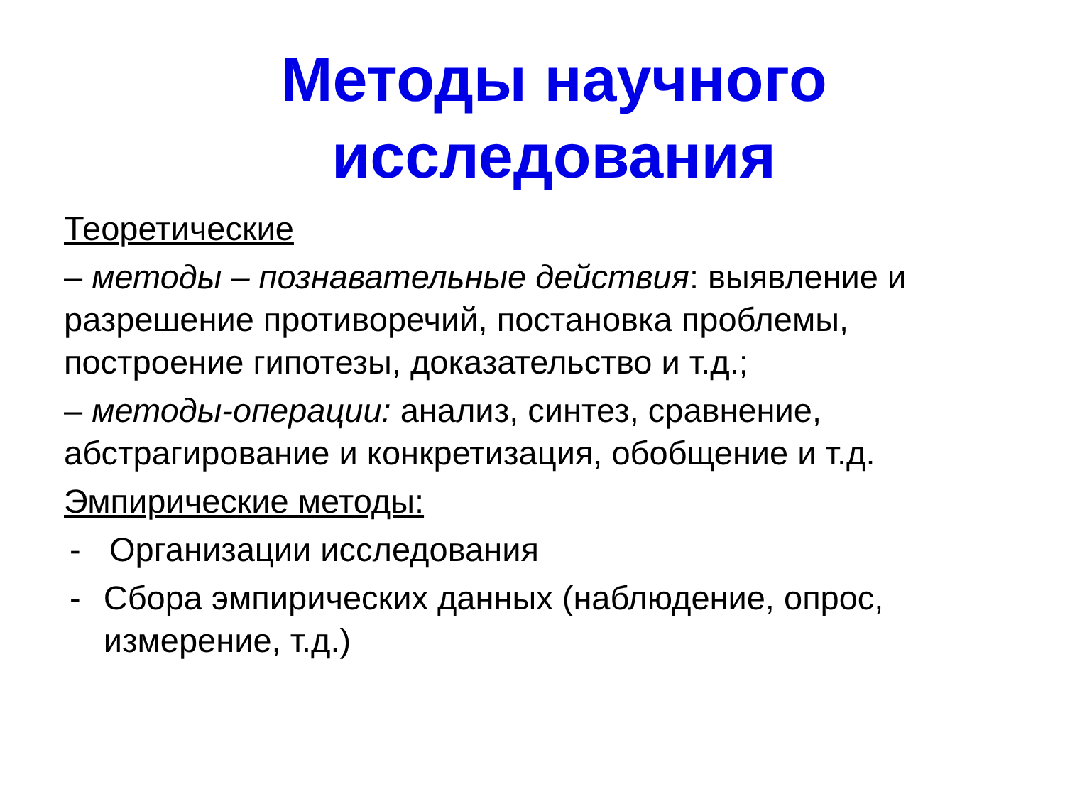Методы научного
исследования
Теоретические
– методы – познавательные действия: выявление и разрешение противоречий, постановка проблемы, построение гипотезы, доказательство и т.д.;
– методы-операции: анализ, синтез, сравнение, абстрагирование и конкретизация, обобщение и т.д.
Эмпирические методы:
- Организации исследования
- Сбора эмпирических данных (наблюдение, опрос, измерение, т.д.)